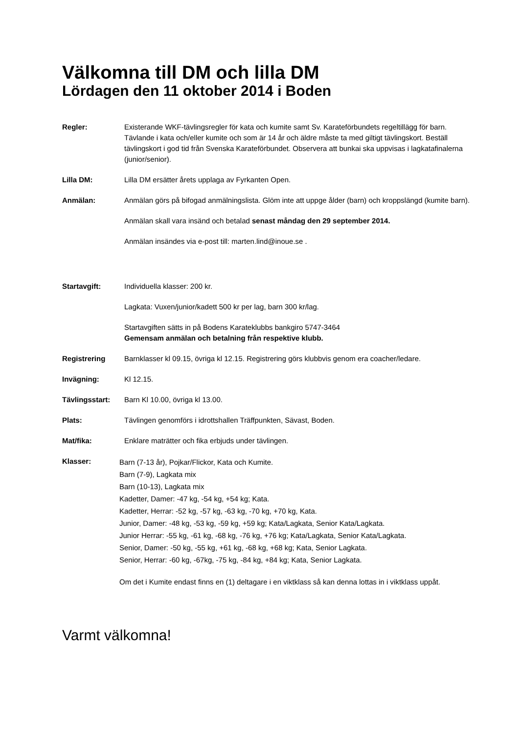Välkomna till DM och lilla DM
Lördagen den 11 oktober 2014 i Boden
Regler: Existerande WKF-tävlingsregler för kata och kumite samt Sv. Karateförbundets regeltillägg för barn. Tävlande i kata och/eller kumite och som är 14 år och äldre måste ta med giltigt tävlingskort. Beställ tävlingskort i god tid från Svenska Karateförbundet. Observera att bunkai ska uppvisas i lagkatafinalerna (junior/senior).
Lilla DM: Lilla DM ersätter årets upplaga av Fyrkanten Open.
Anmälan: Anmälan görs på bifogad anmälningslista. Glöm inte att uppge ålder (barn) och kroppslängd (kumite barn).
Anmälan skall vara insänd och betalad senast måndag den 29 september 2014.
Anmälan insändes via e-post till: marten.lind@inoue.se .
Startavgift: Individuella klasser: 200 kr.
Lagkata: Vuxen/junior/kadett 500 kr per lag, barn 300 kr/lag.
Startavgiften sätts in på Bodens Karateklubbs bankgiro 5747-3464
Gemensam anmälan och betalning från respektive klubb.
Registrering Barnklasser kl 09.15, övriga kl 12.15. Registrering görs klubbvis genom era coacher/ledare.
Invägning: Kl 12.15.
Tävlingsstart: Barn Kl 10.00, övriga kl 13.00.
Plats: Tävlingen genomförs i idrottshallen Träffpunkten, Sävast, Boden.
Mat/fika: Enklare maträtter och fika erbjuds under tävlingen.
Klasser:
Barn (7-13 år), Pojkar/Flickor, Kata och Kumite.
Barn (7-9), Lagkata mix
Barn (10-13), Lagkata mix
Kadetter, Damer: -47 kg, -54 kg, +54 kg; Kata.
Kadetter, Herrar: -52 kg, -57 kg, -63 kg, -70 kg, +70 kg, Kata.
Junior, Damer: -48 kg, -53 kg, -59 kg, +59 kg; Kata/Lagkata, Senior Kata/Lagkata.
Junior Herrar: -55 kg, -61 kg, -68 kg, -76 kg, +76 kg; Kata/Lagkata, Senior Kata/Lagkata.
Senior, Damer: -50 kg, -55 kg, +61 kg, -68 kg, +68 kg; Kata, Senior Lagkata.
Senior, Herrar: -60 kg, -67kg, -75 kg, -84 kg, +84 kg; Kata, Senior Lagkata.
Om det i Kumite endast finns en (1) deltagare i en viktklass så kan denna lottas in i viktklass uppåt.
Varmt välkomna!